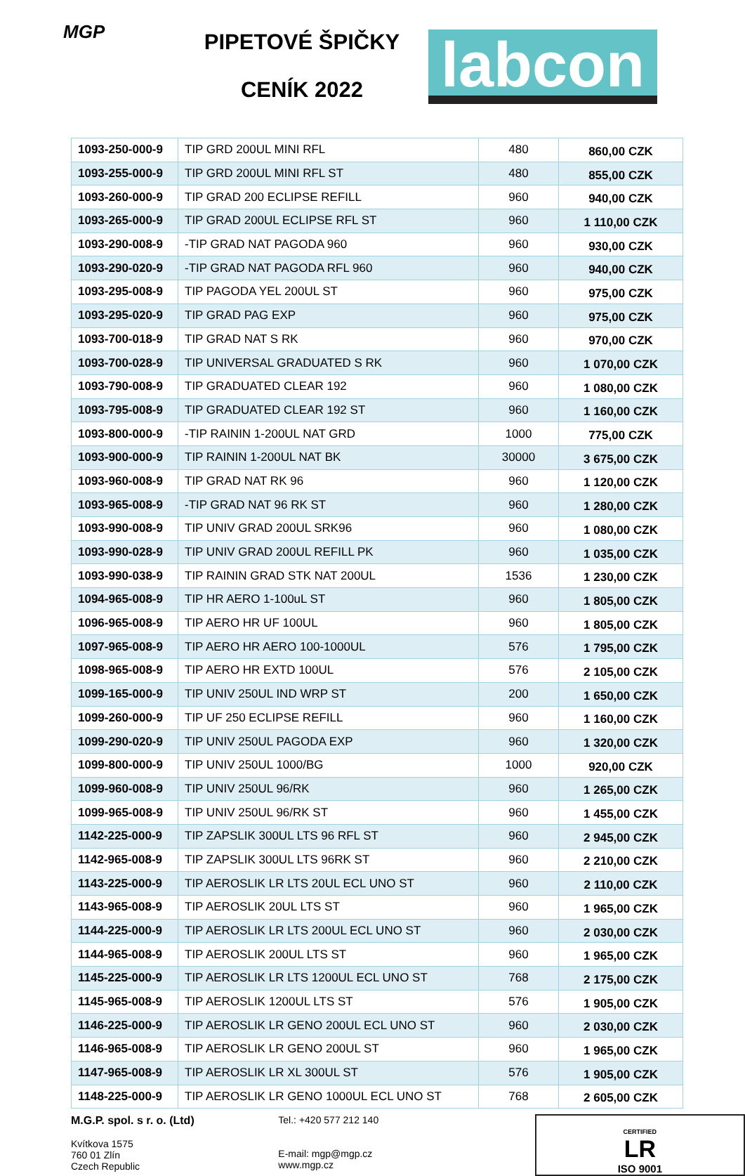MGP
PIPETOVÉ ŠPIČKY
CENÍK 2022
labcon
| 1093-250-000-9 | TIP GRD 200UL MINI RFL | 480 | 860,00 CZK |
| 1093-255-000-9 | TIP GRD 200UL MINI RFL ST | 480 | 855,00 CZK |
| 1093-260-000-9 | TIP GRAD 200 ECLIPSE REFILL | 960 | 940,00 CZK |
| 1093-265-000-9 | TIP GRAD 200UL ECLIPSE RFL ST | 960 | 1 110,00 CZK |
| 1093-290-008-9 | -TIP GRAD NAT PAGODA 960 | 960 | 930,00 CZK |
| 1093-290-020-9 | -TIP GRAD NAT PAGODA RFL 960 | 960 | 940,00 CZK |
| 1093-295-008-9 | TIP PAGODA YEL 200UL ST | 960 | 975,00 CZK |
| 1093-295-020-9 | TIP GRAD PAG EXP | 960 | 975,00 CZK |
| 1093-700-018-9 | TIP GRAD NAT S RK | 960 | 970,00 CZK |
| 1093-700-028-9 | TIP UNIVERSAL GRADUATED S RK | 960 | 1 070,00 CZK |
| 1093-790-008-9 | TIP GRADUATED CLEAR 192 | 960 | 1 080,00 CZK |
| 1093-795-008-9 | TIP GRADUATED CLEAR 192 ST | 960 | 1 160,00 CZK |
| 1093-800-000-9 | -TIP RAININ 1-200UL NAT GRD | 1000 | 775,00 CZK |
| 1093-900-000-9 | TIP RAININ 1-200UL NAT BK | 30000 | 3 675,00 CZK |
| 1093-960-008-9 | TIP GRAD NAT RK 96 | 960 | 1 120,00 CZK |
| 1093-965-008-9 | -TIP GRAD NAT 96 RK ST | 960 | 1 280,00 CZK |
| 1093-990-008-9 | TIP UNIV GRAD 200UL SRK96 | 960 | 1 080,00 CZK |
| 1093-990-028-9 | TIP UNIV GRAD 200UL REFILL PK | 960 | 1 035,00 CZK |
| 1093-990-038-9 | TIP RAININ GRAD STK NAT 200UL | 1536 | 1 230,00 CZK |
| 1094-965-008-9 | TIP HR AERO 1-100uL ST | 960 | 1 805,00 CZK |
| 1096-965-008-9 | TIP AERO HR UF 100UL | 960 | 1 805,00 CZK |
| 1097-965-008-9 | TIP AERO HR AERO 100-1000UL | 576 | 1 795,00 CZK |
| 1098-965-008-9 | TIP AERO HR EXTD 100UL | 576 | 2 105,00 CZK |
| 1099-165-000-9 | TIP UNIV 250UL IND WRP ST | 200 | 1 650,00 CZK |
| 1099-260-000-9 | TIP UF 250 ECLIPSE REFILL | 960 | 1 160,00 CZK |
| 1099-290-020-9 | TIP UNIV 250UL PAGODA EXP | 960 | 1 320,00 CZK |
| 1099-800-000-9 | TIP UNIV 250UL 1000/BG | 1000 | 920,00 CZK |
| 1099-960-008-9 | TIP UNIV 250UL 96/RK | 960 | 1 265,00 CZK |
| 1099-965-008-9 | TIP UNIV 250UL 96/RK ST | 960 | 1 455,00 CZK |
| 1142-225-000-9 | TIP ZAPSLIK 300UL LTS 96 RFL ST | 960 | 2 945,00 CZK |
| 1142-965-008-9 | TIP ZAPSLIK 300UL LTS 96RK ST | 960 | 2 210,00 CZK |
| 1143-225-000-9 | TIP AEROSLIK LR LTS 20UL ECL UNO ST | 960 | 2 110,00 CZK |
| 1143-965-008-9 | TIP AEROSLIK 20UL LTS ST | 960 | 1 965,00 CZK |
| 1144-225-000-9 | TIP AEROSLIK LR LTS 200UL ECL UNO ST | 960 | 2 030,00 CZK |
| 1144-965-008-9 | TIP AEROSLIK 200UL LTS ST | 960 | 1 965,00 CZK |
| 1145-225-000-9 | TIP AEROSLIK LR LTS 1200UL ECL UNO ST | 768 | 2 175,00 CZK |
| 1145-965-008-9 | TIP AEROSLIK 1200UL LTS ST | 576 | 1 905,00 CZK |
| 1146-225-000-9 | TIP AEROSLIK LR GENO 200UL ECL UNO ST | 960 | 2 030,00 CZK |
| 1146-965-008-9 | TIP AEROSLIK LR GENO 200UL ST | 960 | 1 965,00 CZK |
| 1147-965-008-9 | TIP AEROSLIK LR XL 300UL ST | 576 | 1 905,00 CZK |
| 1148-225-000-9 | TIP AEROSLIK LR GENO 1000UL ECL UNO ST | 768 | 2 605,00 CZK |
M.G.P. spol. s r. o. (Ltd)
Kvítkova 1575
760 01 Zlín
Czech Republic
Tel.: +420 577 212 140
E-mail: mgp@mgp.cz
www.mgp.cz
CERTIFIED
LR
ISO 9001